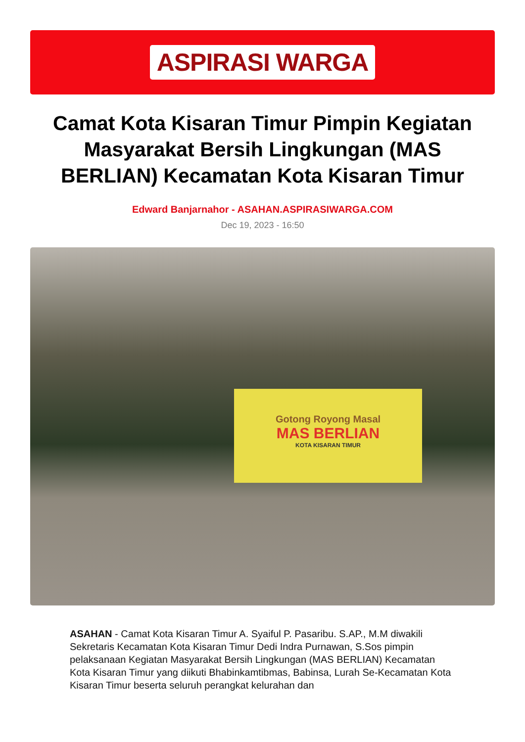ASPIRASI WARGA
Camat Kota Kisaran Timur Pimpin Kegiatan Masyarakat Bersih Lingkungan (MAS BERLIAN) Kecamatan Kota Kisaran Timur
Edward Banjarnahor - ASAHAN.ASPIRASIWARGA.COM
Dec 19, 2023 - 16:50
Gotong Royong Masal
MAS BERLIAN
KOTA KISARAN TIMUR
ASAHAN - Camat Kota Kisaran Timur A. Syaiful P. Pasaribu. S.AP., M.M diwakili Sekretaris Kecamatan Kota Kisaran Timur Dedi Indra Purnawan, S.Sos pimpin pelaksanaan Kegiatan Masyarakat Bersih Lingkungan (MAS BERLIAN) Kecamatan Kota Kisaran Timur yang diikuti Bhabinkamtibmas, Babinsa, Lurah Se-Kecamatan Kota Kisaran Timur beserta seluruh perangkat kelurahan dan